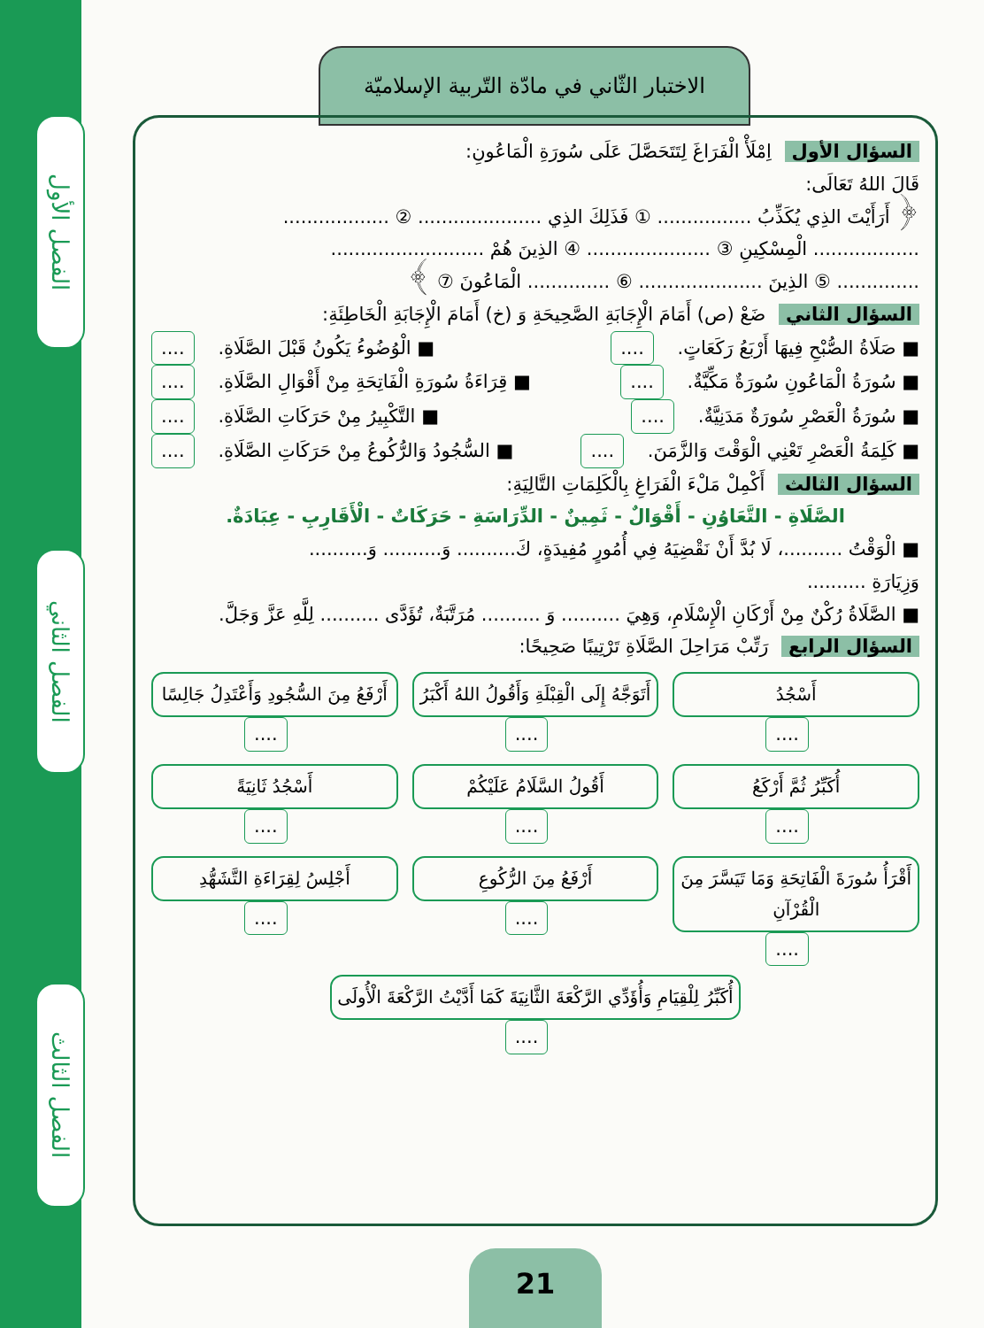الفصل الأول
الفصل الثاني
الفصل الثالث
الاختبار الثّاني في مادّة التّربية الإسلاميّة
السؤال الأول اِمْلَأْ الْفَرَاغَ لِتَتَحَصَّلَ عَلَى سُورَةِ الْمَاعُونِ:
قَالَ اللهُ تَعَالَى:
﴿ أَرَأَيْتَ الذِي يُكَذِّبُ ................ ① فَذَلِكَ الذِي ..................... ② ..................
.................. الْمِسْكِينِ ③ ..................... ④ الذِينَ هُمْ ..........................
.............. ⑤ الذِينَ ..................... ⑥ .............. الْمَاعُونَ ⑦ ﴾
السؤال الثاني ضَعْ (ص) أَمَامَ الْإِجَابَةِ الصَّحِيحَةِ وَ (خ) أَمَامَ الْإِجَابَةِ الْخَاطِئَةِ:
■ صَلَاةُ الصُّبْحِ فِيهَا أَرْبَعُ رَكَعَاتٍ. .... ■ الْوُضُوءُ يَكُونُ قَبْلَ الصَّلَاةِ. ....
■ سُورَةُ الْمَاعُونِ سُورَةٌ مَكِّيَّةٌ. .... ■ قِرَاءَةُ سُورَةِ الْفَاتِحَةِ مِنْ أَقْوَالِ الصَّلَاةِ. ....
■ سُورَةُ الْعَصْرِ سُورَةٌ مَدَنِيَّةٌ. .... ■ التَّكْبِيرُ مِنْ حَرَكَاتِ الصَّلَاةِ. ....
■ كَلِمَةُ الْعَصْرِ تَعْنِي الْوَقْتَ وَالزَّمَنَ. .... ■ السُّجُودُ وَالرُّكُوعُ مِنْ حَرَكَاتِ الصَّلَاةِ. ....
السؤال الثالث أَكْمِلْ مَلْءَ الْفَرَاغِ بِالْكَلِمَاتِ التَّالِيَةِ:
الصَّلَاةِ - التَّعَاوُنِ - أَقْوَالٌ - ثَمِينٌ - الدِّرَاسَةِ - حَرَكَاتٌ - الْأَقَارِبِ - عِبَادَةٌ.
■ الْوَقْتُ ..........، لَا بُدَّ أَنْ نَقْضِيَهُ فِي أُمُورٍ مُفِيدَةٍ، كَ.......... وَ.......... وَ..........
وَزِيَارَةِ ..........
■ الصَّلَاةُ رُكْنٌ مِنْ أَرْكَانِ الْإِسْلَامِ، وَهِيَ .......... وَ .......... مُرَتَّبَةٌ، تُؤَدَّى .......... لِلَّهِ عَزَّ وَجَلَّ.
السؤال الرابع رَتِّبْ مَرَاحِلَ الصَّلَاةِ تَرْتِيبًا صَحِيحًا:
أَسْجُدُ
....
أَتَوَجَّهُ إِلَى الْقِبْلَةِ وَأَقُولُ اللهُ أَكْبَرُ
....
أَرْفَعُ مِنَ السُّجُودِ وَأَعْتَدِلُ جَالِسًا
....
أُكَبِّرُ ثُمَّ أَرْكَعُ
....
أَقُولُ السَّلَامُ عَلَيْكُمْ
....
أَسْجُدُ ثَانِيَةً
....
أَقْرَأُ سُورَةَ الْفَاتِحَةِ وَمَا تَيَسَّرَ مِنَ الْقُرْآنِ
....
أَرْفَعُ مِنَ الرُّكُوعِ
....
أَجْلِسُ لِقِرَاءَةِ التَّشَهُّدِ
....
أُكَبِّرُ لِلْقِيَامِ وَأُؤَدِّي الرَّكْعَةَ الثَّانِيَةَ كَمَا أَدَّيْتُ الرَّكْعَةَ الْأُولَى
....
21